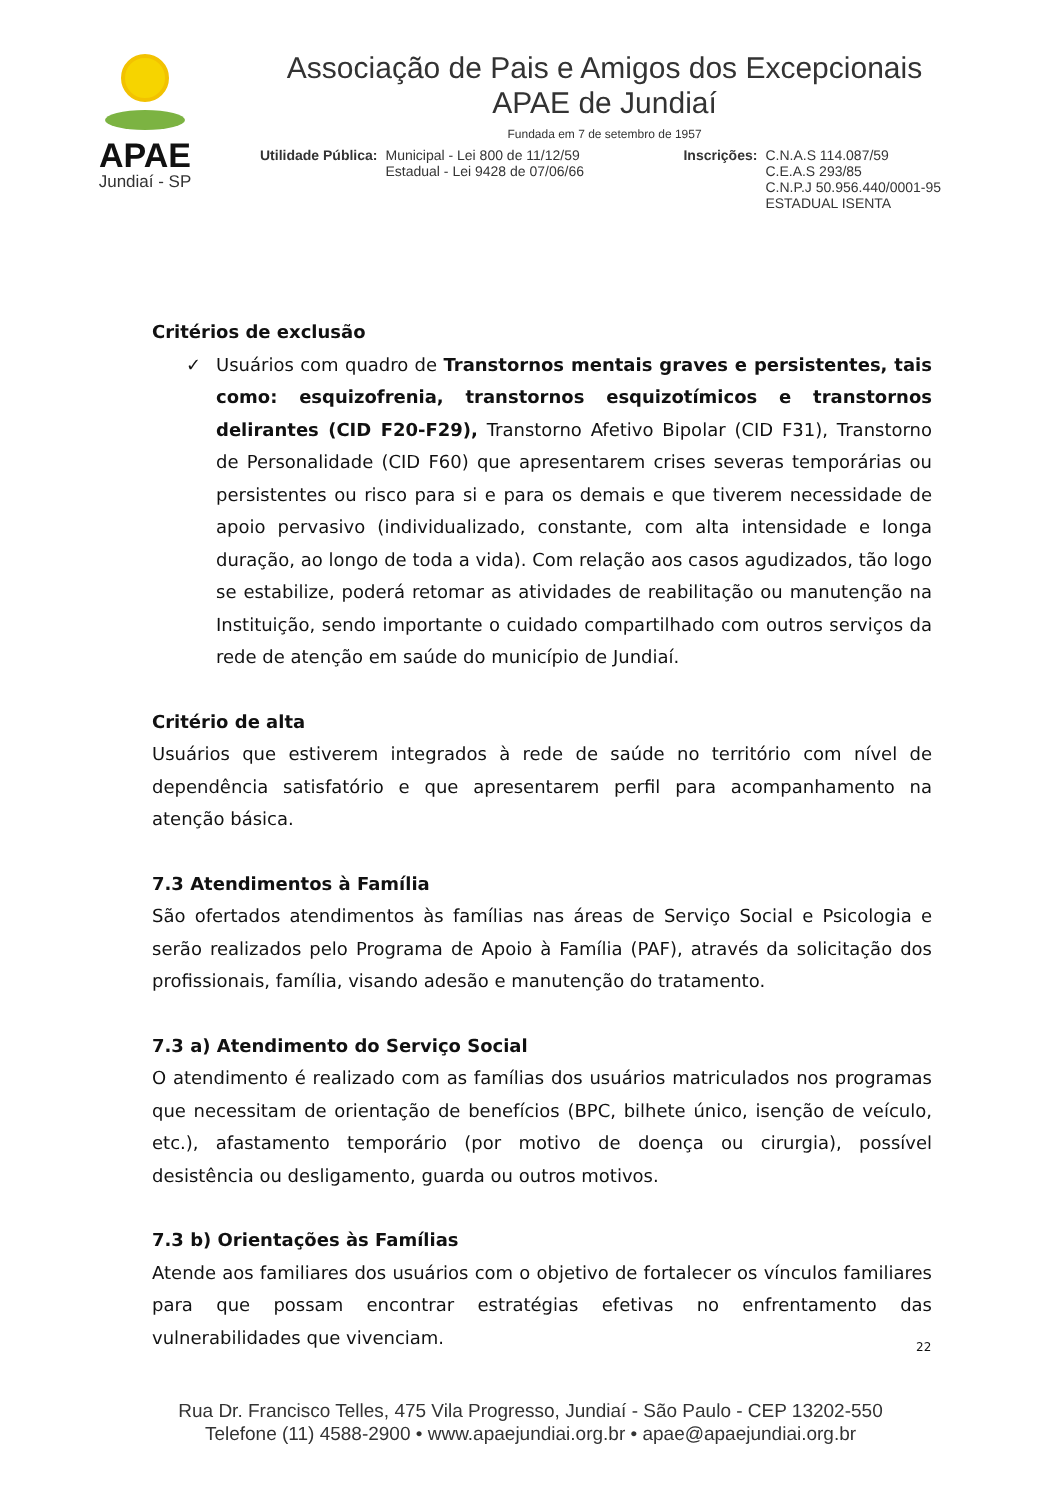APAE
Jundiaí - SP
Associação de Pais e Amigos dos Excepcionais
APAE de Jundiaí
Fundada em 7 de setembro de 1957
Utilidade Pública: Municipal - Lei 800 de 11/12/59
Estadual - Lei 9428 de 07/06/66
Inscrições: C.N.A.S 114.087/59
C.E.A.S 293/85
C.N.P.J 50.956.440/0001-95
ESTADUAL ISENTA
Critérios de exclusão
✓ Usuários com quadro de Transtornos mentais graves e persistentes, tais como: esquizofrenia, transtornos esquizotímicos e transtornos delirantes (CID F20-F29), Transtorno Afetivo Bipolar (CID F31), Transtorno de Personalidade (CID F60) que apresentarem crises severas temporárias ou persistentes ou risco para si e para os demais e que tiverem necessidade de apoio pervasivo (individualizado, constante, com alta intensidade e longa duração, ao longo de toda a vida). Com relação aos casos agudizados, tão logo se estabilize, poderá retomar as atividades de reabilitação ou manutenção na Instituição, sendo importante o cuidado compartilhado com outros serviços da rede de atenção em saúde do município de Jundiaí.
Critério de alta
Usuários que estiverem integrados à rede de saúde no território com nível de dependência satisfatório e que apresentarem perfil para acompanhamento na atenção básica.
7.3 Atendimentos à Família
São ofertados atendimentos às famílias nas áreas de Serviço Social e Psicologia e serão realizados pelo Programa de Apoio à Família (PAF), através da solicitação dos profissionais, família, visando adesão e manutenção do tratamento.
7.3 a) Atendimento do Serviço Social
O atendimento é realizado com as famílias dos usuários matriculados nos programas que necessitam de orientação de benefícios (BPC, bilhete único, isenção de veículo, etc.), afastamento temporário (por motivo de doença ou cirurgia), possível desistência ou desligamento, guarda ou outros motivos.
7.3 b) Orientações às Famílias
Atende aos familiares dos usuários com o objetivo de fortalecer os vínculos familiares para que possam encontrar estratégias efetivas no enfrentamento das vulnerabilidades que vivenciam.
22
Rua Dr. Francisco Telles, 475 Vila Progresso, Jundiaí - São Paulo - CEP 13202-550
Telefone (11) 4588-2900 • www.apaejundiai.org.br • apae@apaejundiai.org.br